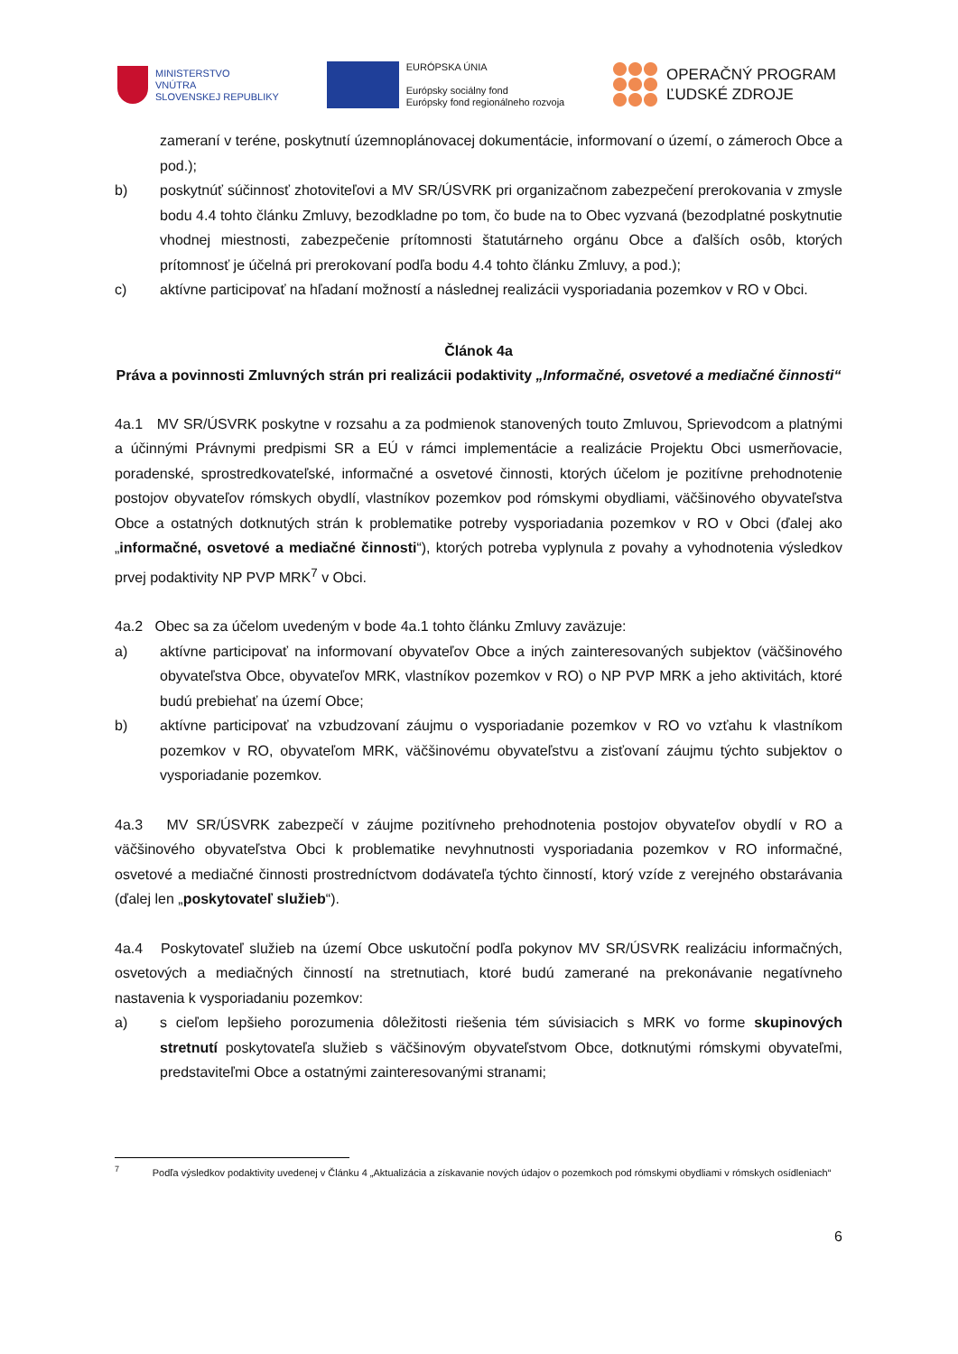MINISTERSTVO
VNÚTRA
SLOVENSKEJ REPUBLIKY
EURÓPSKA ÚNIA
Európsky sociálny fond
Európsky fond regionálneho rozvoja
OPERAČNÝ PROGRAM
ĽUDSKÉ ZDROJE
zameraní v teréne, poskytnutí územnoplánovacej dokumentácie, informovaní o území, o zámeroch Obce a pod.);
b) poskytnúť súčinnosť zhotoviteľovi a MV SR/ÚSVRK pri organizačnom zabezpečení prerokovania v zmysle bodu 4.4 tohto článku Zmluvy, bezodkladne po tom, čo bude na to Obec vyzvaná (bezodplatné poskytnutie vhodnej miestnosti, zabezpečenie prítomnosti štatutárneho orgánu Obce a ďalších osôb, ktorých prítomnosť je účelná pri prerokovaní podľa bodu 4.4 tohto článku Zmluvy, a pod.);
c) aktívne participovať na hľadaní možností a následnej realizácii vysporiadania pozemkov v RO v Obci.
Článok 4a
Práva a povinnosti Zmluvných strán pri realizácii podaktivity „Informačné, osvetové a mediačné činnosti“
4a.1 MV SR/ÚSVRK poskytne v rozsahu a za podmienok stanovených touto Zmluvou, Sprievodcom a platnými a účinnými Právnymi predpismi SR a EÚ v rámci implementácie a realizácie Projektu Obci usmerňovacie, poradenské, sprostredkovateľské, informačné a osvetové činnosti, ktorých účelom je pozitívne prehodnotenie postojov obyvateľov rómskych obydlí, vlastníkov pozemkov pod rómskymi obydliami, väčšinového obyvateľstva Obce a ostatných dotknutých strán k problematike potreby vysporiadania pozemkov v RO v Obci (ďalej ako „informačné, osvetové a mediačné činnosti“), ktorých potreba vyplynula z povahy a vyhodnotenia výsledkov prvej podaktivity NP PVP MRK<sup>7</sup> v Obci.
4a.2 Obec sa za účelom uvedeným v bode 4a.1 tohto článku Zmluvy zaväzuje:
a) aktívne participovať na informovaní obyvateľov Obce a iných zainteresovaných subjektov (väčšinového obyvateľstva Obce, obyvateľov MRK, vlastníkov pozemkov v RO) o NP PVP MRK a jeho aktivitách, ktoré budú prebiehať na území Obce;
b) aktívne participovať na vzbudzovaní záujmu o vysporiadanie pozemkov v RO vo vzťahu k vlastníkom pozemkov v RO, obyvateľom MRK, väčšinovému obyvateľstvu a zisťovaní záujmu týchto subjektov o vysporiadanie pozemkov.
4a.3 MV SR/ÚSVRK zabezpečí v záujme pozitívneho prehodnotenia postojov obyvateľov obydlí v RO a väčšinového obyvateľstva Obci k problematike nevyhnutnosti vysporiadania pozemkov v RO informačné, osvetové a mediačné činnosti prostredníctvom dodávateľa týchto činností, ktorý vzíde z verejného obstarávania (ďalej len „poskytovateľ služieb“).
4a.4 Poskytovateľ služieb na území Obce uskutoční podľa pokynov MV SR/ÚSVRK realizáciu informačných, osvetových a mediačných činností na stretnutiach, ktoré budú zamerané na prekonávanie negatívneho nastavenia k vysporiadaniu pozemkov:
a) s cieľom lepšieho porozumenia dôležitosti riešenia tém súvisiacich s MRK vo forme skupinových stretnutí poskytovateľa služieb s väčšinovým obyvateľstvom Obce, dotknutými rómskymi obyvateľmi, predstaviteľmi Obce a ostatnými zainteresovanými stranami;
<sup>7</sup> Podľa výsledkov podaktivity uvedenej v Článku 4 „Aktualizácia a získavanie nových údajov o pozemkoch pod rómskymi obydliami v rómskych osídleniach“
6